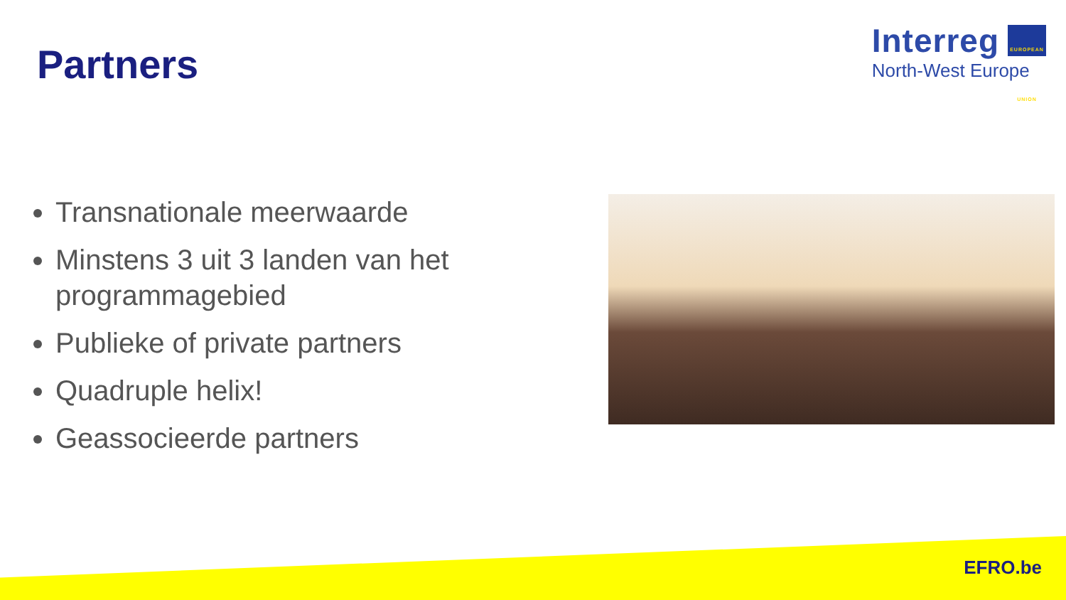Partners
Interreg EUROPEAN UNION
North-West Europe
Transnationale meerwaarde
Minstens 3 uit 3 landen van het programmagebied
Publieke of private partners
Quadruple helix!
Geassocieerde partners
EFRO.be